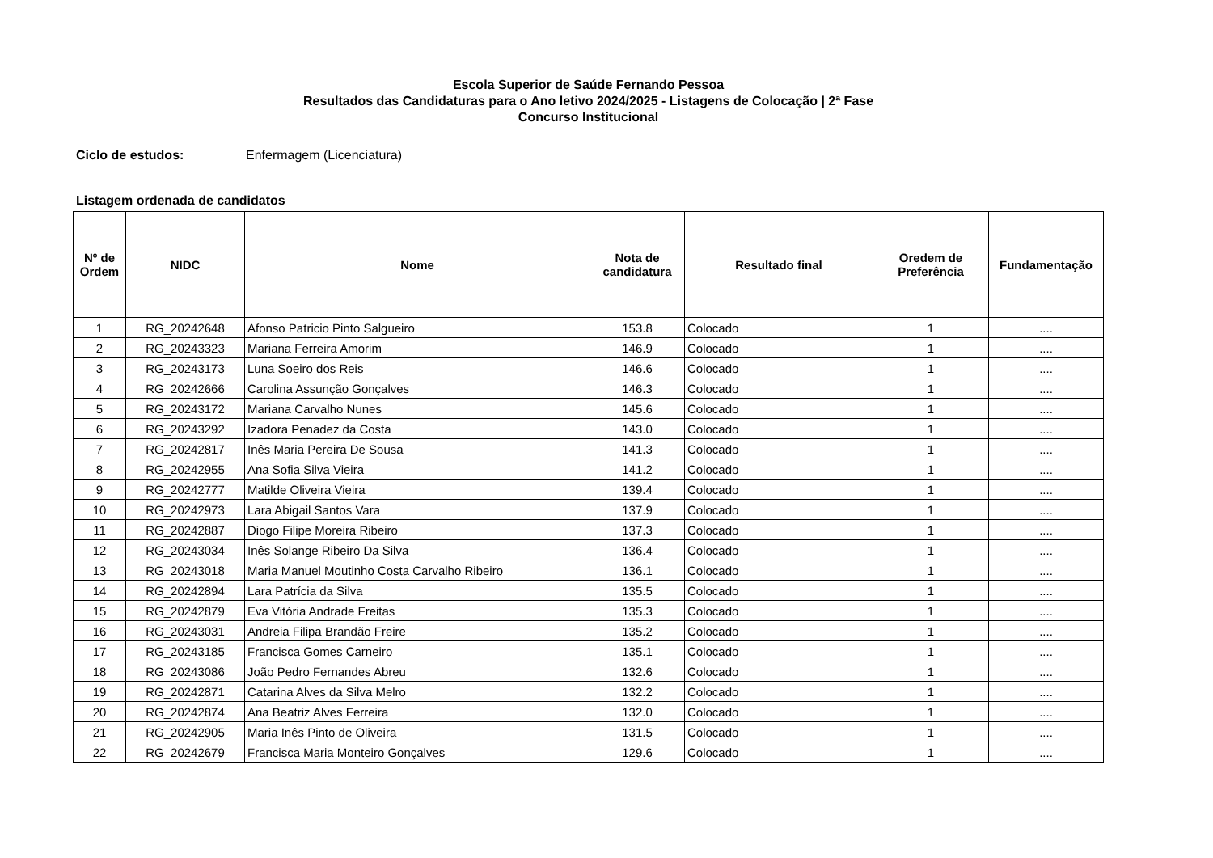Escola Superior de Saúde Fernando Pessoa
Resultados das Candidaturas para o Ano letivo 2024/2025 - Listagens de Colocação | 2ª Fase
Concurso Institucional
Ciclo de estudos: Enfermagem (Licenciatura)
Listagem ordenada de candidatos
| Nº de Ordem | NIDC | Nome | Nota de candidatura | Resultado final | Oredem de Preferência | Fundamentação |
| --- | --- | --- | --- | --- | --- | --- |
| 1 | RG_20242648 | Afonso Patricio Pinto Salgueiro | 153.8 | Colocado | 1 | .... |
| 2 | RG_20243323 | Mariana Ferreira Amorim | 146.9 | Colocado | 1 | .... |
| 3 | RG_20243173 | Luna Soeiro dos Reis | 146.6 | Colocado | 1 | .... |
| 4 | RG_20242666 | Carolina Assunção Gonçalves | 146.3 | Colocado | 1 | .... |
| 5 | RG_20243172 | Mariana Carvalho Nunes | 145.6 | Colocado | 1 | .... |
| 6 | RG_20243292 | Izadora Penadez da Costa | 143.0 | Colocado | 1 | .... |
| 7 | RG_20242817 | Inês Maria Pereira De Sousa | 141.3 | Colocado | 1 | .... |
| 8 | RG_20242955 | Ana Sofia Silva Vieira | 141.2 | Colocado | 1 | .... |
| 9 | RG_20242777 | Matilde Oliveira Vieira | 139.4 | Colocado | 1 | .... |
| 10 | RG_20242973 | Lara Abigail Santos Vara | 137.9 | Colocado | 1 | .... |
| 11 | RG_20242887 | Diogo Filipe Moreira Ribeiro | 137.3 | Colocado | 1 | .... |
| 12 | RG_20243034 | Inês Solange Ribeiro Da Silva | 136.4 | Colocado | 1 | .... |
| 13 | RG_20243018 | Maria Manuel Moutinho Costa Carvalho Ribeiro | 136.1 | Colocado | 1 | .... |
| 14 | RG_20242894 | Lara Patrícia da Silva | 135.5 | Colocado | 1 | .... |
| 15 | RG_20242879 | Eva Vitória Andrade Freitas | 135.3 | Colocado | 1 | .... |
| 16 | RG_20243031 | Andreia Filipa Brandão Freire | 135.2 | Colocado | 1 | .... |
| 17 | RG_20243185 | Francisca Gomes Carneiro | 135.1 | Colocado | 1 | .... |
| 18 | RG_20243086 | João Pedro Fernandes Abreu | 132.6 | Colocado | 1 | .... |
| 19 | RG_20242871 | Catarina Alves da Silva Melro | 132.2 | Colocado | 1 | .... |
| 20 | RG_20242874 | Ana Beatriz Alves Ferreira | 132.0 | Colocado | 1 | .... |
| 21 | RG_20242905 | Maria Inês Pinto de Oliveira | 131.5 | Colocado | 1 | .... |
| 22 | RG_20242679 | Francisca Maria Monteiro Gonçalves | 129.6 | Colocado | 1 | .... |